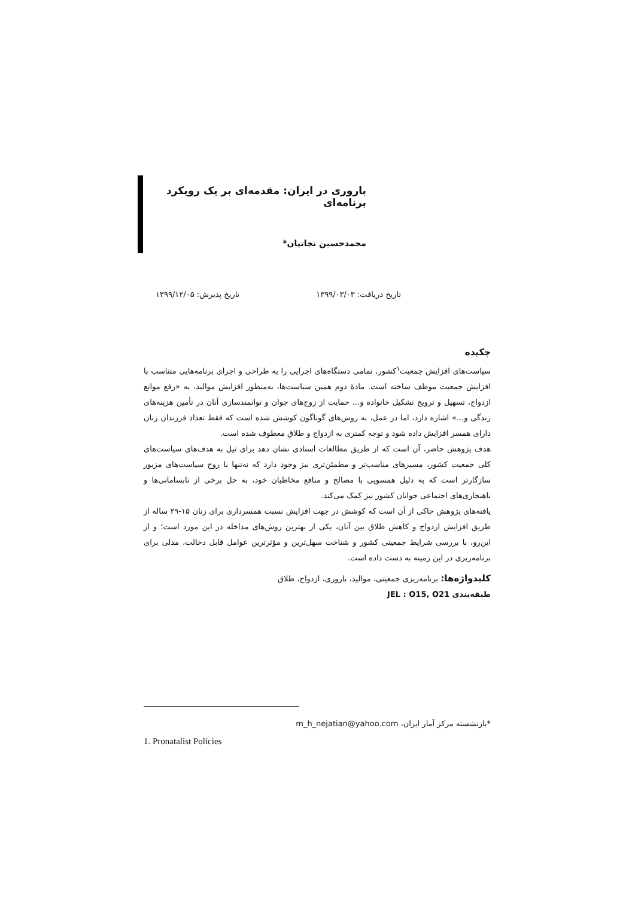باروری در ایران: مقدمه‌ای بر یک رویکرد برنامه‌ای
محمدحسین نجاتیان*
تاریخ دریافت: ۱۳۹۹/۰۳/۰۳ تاریخ پذیرش: ۱۳۹۹/۱۲/۰۵
چکیده
سیاست‌های افزایش جمعیت<sup>۱</sup>کشور، تمامی دستگاه‌های اجرایی را به طراحی و اجرای برنامه‌هایی متناسب با افزایش جمعیت موظف ساخته است. مادهٔ دوم همین سیاست‌ها، به‌منظور افزایش موالید، به «رفع موانع ازدواج، تسهیل و ترویج تشکیل خانواده و... حمایت از زوج‌های جوان و توانمندسازی آنان در تأمین هزینه‌های زندگی و...» اشاره دارد، اما در عمل، به روش‌های گوناگون کوشش شده است که فقط تعداد فرزندان زنان دارای همسر افزایش داده شود و توجه کمتری به ازدواج و طلاق معطوف شده است.
هدف پژوهش حاضر، آن است که از طریق مطالعات اسنادی نشان دهد برای نیل به هدف‌های سیاست‌های کلی جمعیت کشور، مسیرهای مناسب‌تر و مطمئن‌تری نیز وجود دارد که نه‌تنها با روح سیاست‌های مزبور سازگارتر است که به دلیل همسویی با مصالح و منافع مخاطبان خود، به حل برخی از نابسامانی‌ها و ناهنجاری‌های اجتماعی جوانان کشور نیز کمک می‌کند.
یافته‌های پژوهش حاکی از آن است که کوشش در جهت افزایش نسبت همسرداری برای زنان ۱۵-۲۹ ساله از طریق افزایش ازدواج و کاهش طلاق بین آنان، یکی از بهترین روش‌های مداخله در این مورد است؛ و از این‌رو، با بررسی شرایط جمعیتی کشور و شناخت سهل‌ترین و مؤثرترین عوامل قابل دخالت، مدلی برای برنامه‌ریزی در این زمینه به دست داده است.
کلیدواژه‌ها: برنامه‌ریزی جمعیتی، موالید، باروری، ازدواج، طلاق
طبقه‌بندی JEL : O15, O21
*بازنشسته مرکز آمار ایران، m_h_nejatian@yahoo.com
1. Pronatalist Policies